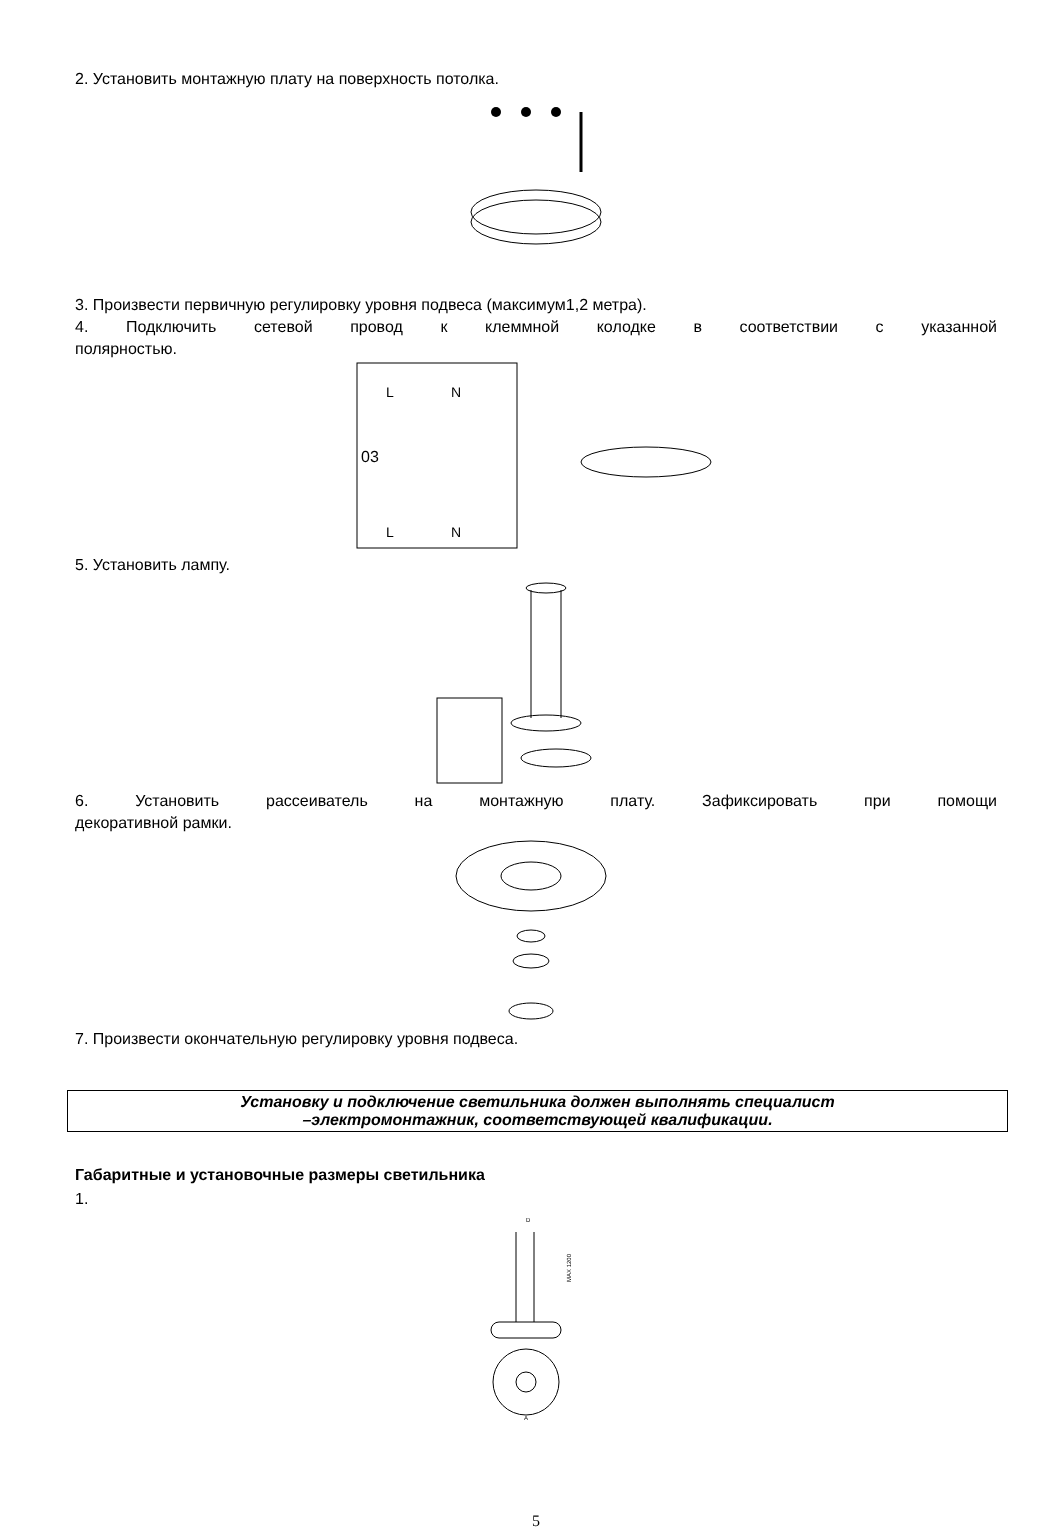2. Установить монтажную плату на поверхность потолка.
3. Произвести первичную регулировку уровня подвеса (максимум1,2 метра).
4. Подключить сетевой провод к клеммной колодке в соответствии с указанной
полярностью.
L
N
L
N
03
5. Установить лампу.
6. Установить рассеиватель на монтажную плату. Зафиксировать при помощи
декоративной рамки.
7. Произвести окончательную регулировку уровня подвеса.
Установку и подключение светильника должен выполнять специалист
–электромонтажник, соответствующей квалификации.
Габаритные и установочные размеры светильника
1.
D
MAX 1200
A
5